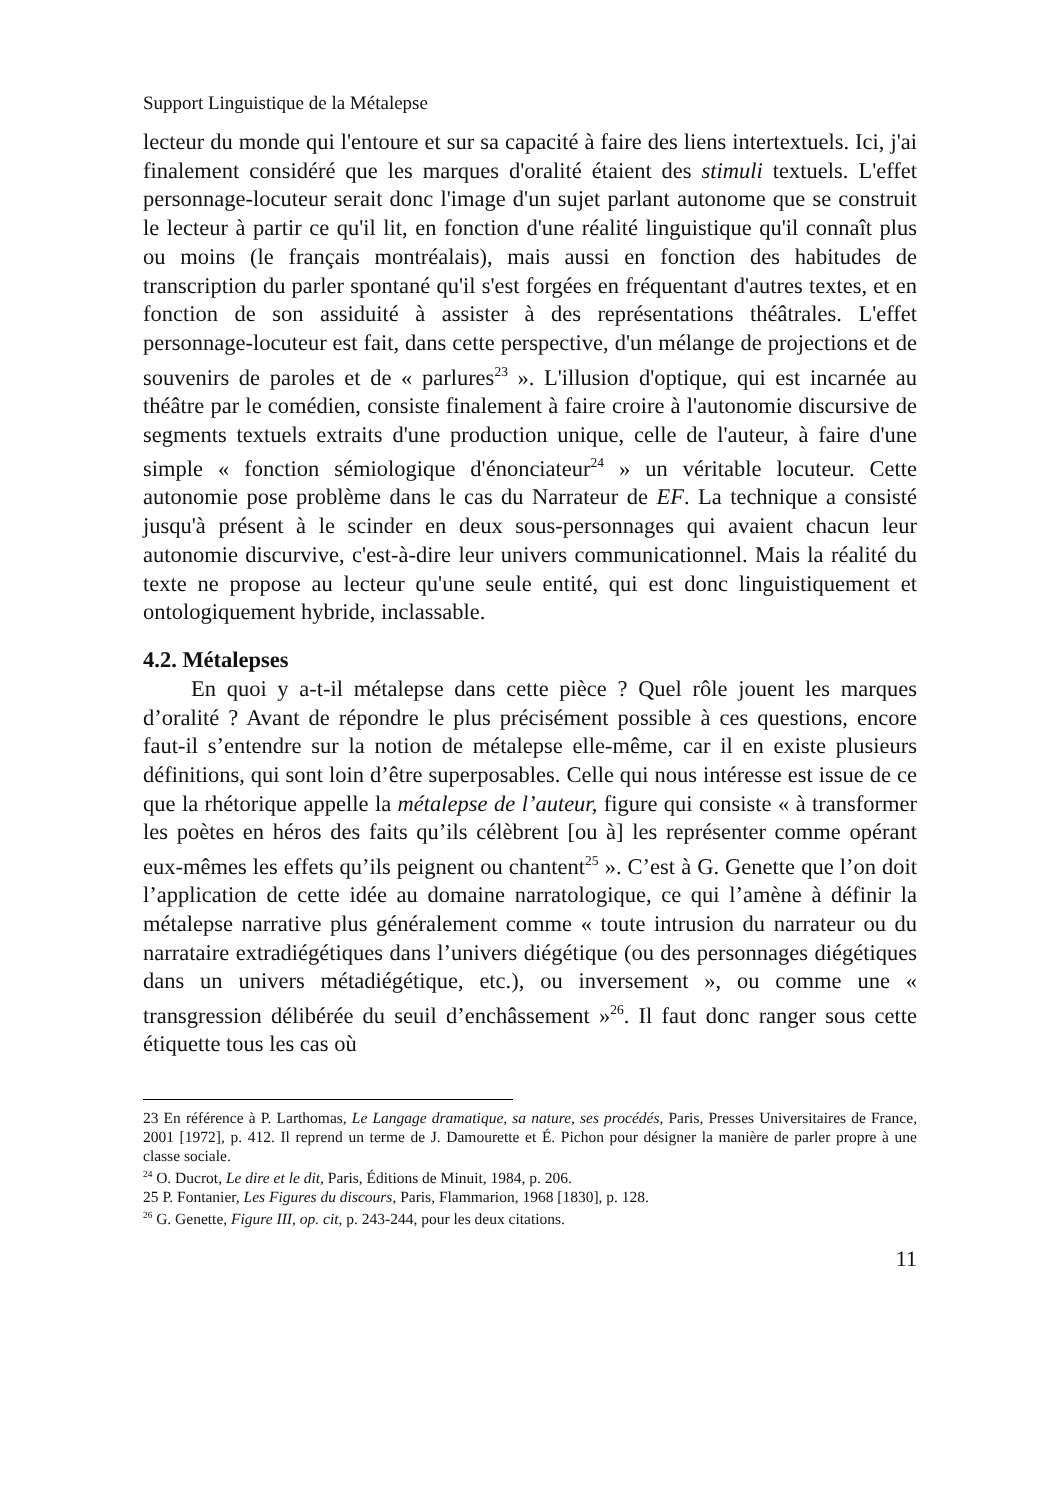Support Linguistique de la Métalepse
lecteur du monde qui l'entoure et sur sa capacité à faire des liens intertextuels. Ici, j'ai finalement considéré que les marques d'oralité étaient des stimuli textuels. L'effet personnage-locuteur serait donc l'image d'un sujet parlant autonome que se construit le lecteur à partir ce qu'il lit, en fonction d'une réalité linguistique qu'il connaît plus ou moins (le français montréalais), mais aussi en fonction des habitudes de transcription du parler spontané qu'il s'est forgées en fréquentant d'autres textes, et en fonction de son assiduité à assister à des représentations théâtrales. L'effet personnage-locuteur est fait, dans cette perspective, d'un mélange de projections et de souvenirs de paroles et de « parlures<sup>23</sup> ». L'illusion d'optique, qui est incarnée au théâtre par le comédien, consiste finalement à faire croire à l'autonomie discursive de segments textuels extraits d'une production unique, celle de l'auteur, à faire d'une simple « fonction sémiologique d'énonciateur<sup>24</sup> » un véritable locuteur. Cette autonomie pose problème dans le cas du Narrateur de EF. La technique a consisté jusqu'à présent à le scinder en deux sous-personnages qui avaient chacun leur autonomie discurvive, c'est-à-dire leur univers communicationnel. Mais la réalité du texte ne propose au lecteur qu'une seule entité, qui est donc linguistiquement et ontologiquement hybride, inclassable.
4.2. Métalepses
En quoi y a-t-il métalepse dans cette pièce ? Quel rôle jouent les marques d’oralité ? Avant de répondre le plus précisément possible à ces questions, encore faut-il s’entendre sur la notion de métalepse elle-même, car il en existe plusieurs définitions, qui sont loin d’être superposables. Celle qui nous intéresse est issue de ce que la rhétorique appelle la métalepse de l’auteur, figure qui consiste « à transformer les poètes en héros des faits qu’ils célèbrent [ou à] les représenter comme opérant eux-mêmes les effets qu’ils peignent ou chantent<sup>25</sup> ». C’est à G. Genette que l’on doit l’application de cette idée au domaine narratologique, ce qui l’amène à définir la métalepse narrative plus généralement comme « toute intrusion du narrateur ou du narrataire extradiégétiques dans l’univers diégétique (ou des personnages diégétiques dans un univers métadiégétique, etc.), ou inversement », ou comme une « transgression délibérée du seuil d’enchâssement »<sup>26</sup>. Il faut donc ranger sous cette étiquette tous les cas où
23 En référence à P. Larthomas, Le Langage dramatique, sa nature, ses procédés, Paris, Presses Universitaires de France, 2001 [1972], p. 412. Il reprend un terme de J. Damourette et É. Pichon pour désigner la manière de parler propre à une classe sociale.
<sup>24</sup> O. Ducrot, Le dire et le dit, Paris, Éditions de Minuit, 1984, p. 206.
25 P. Fontanier, Les Figures du discours, Paris, Flammarion, 1968 [1830], p. 128.
<sup>26</sup> G. Genette, Figure III, op. cit, p. 243-244, pour les deux citations.
11